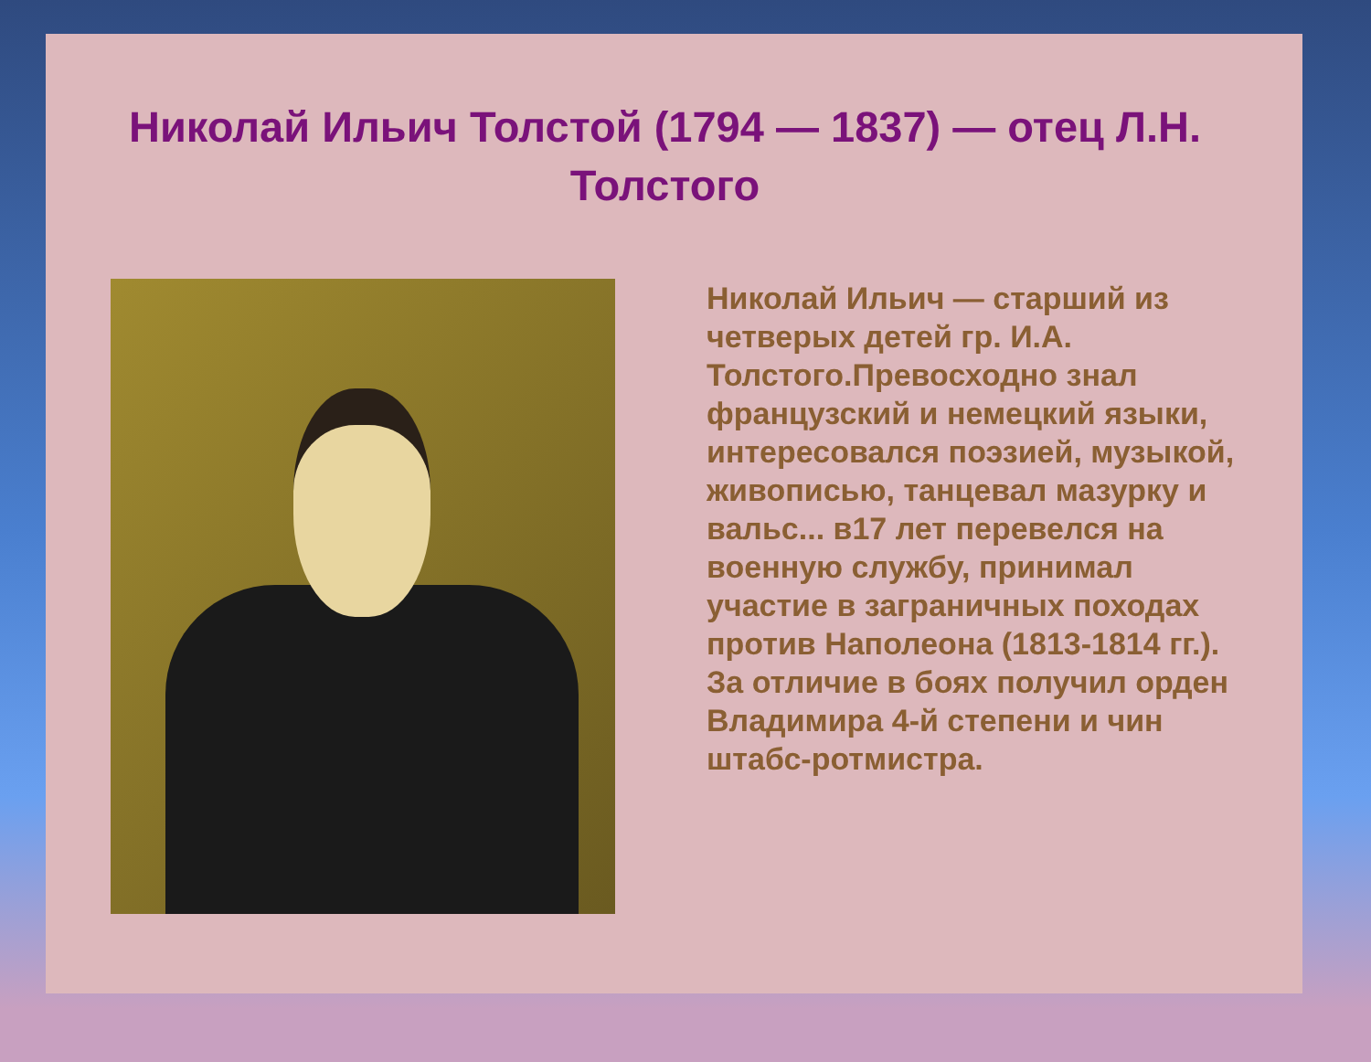Николай Ильич Толстой (1794 — 1837) — отец Л.Н. Толстого
Николай Ильич — старший из четверых детей гр. И.А. Толстого.Превосходно знал французский и немецкий языки, интересовался поэзией, музыкой, живописью, танцевал мазурку и вальс... в17 лет перевелся на военную службу, принимал участие в заграничных походах против Наполеона (1813-1814 гг.). За отличие в боях получил орден Владимира 4-й степени и чин штабс-ротмистра.